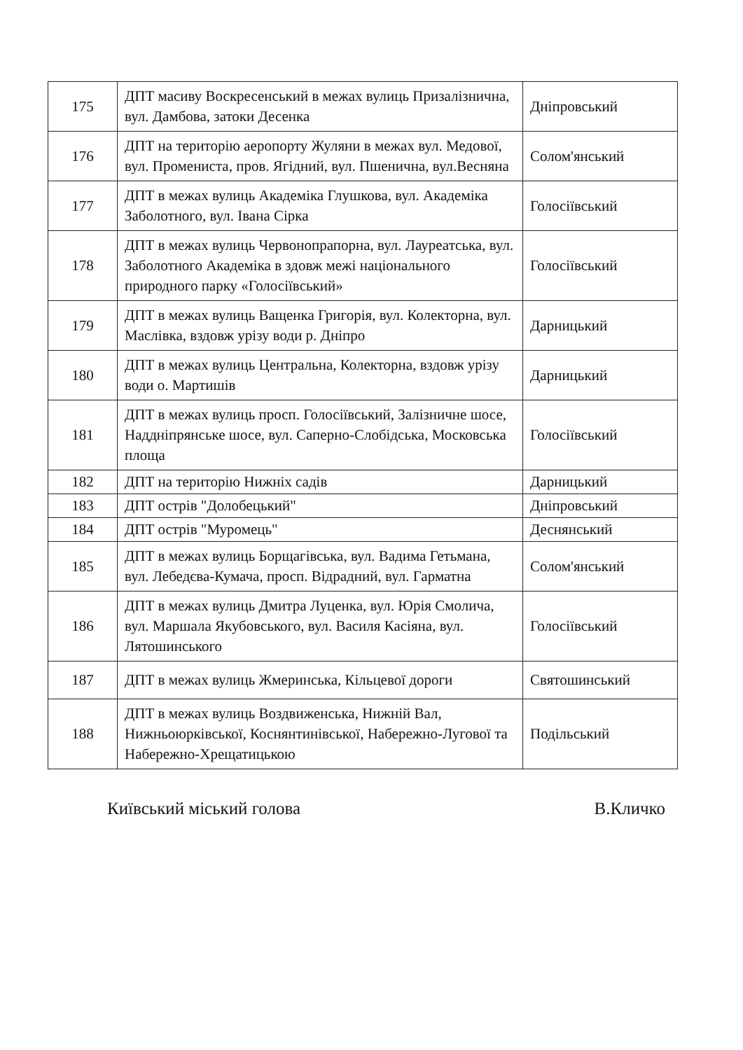| 175 | ДПТ масиву Воскресенський в межах вулиць Призалізнична, вул. Дамбова, затоки Десенка | Дніпровський |
| 176 | ДПТ на територію аеропорту Жуляни в межах вул. Медової, вул. Промениста, пров. Ягідний, вул. Пшенична, вул.Весняна | Солом'янський |
| 177 | ДПТ в межах вулиць Академіка Глушкова, вул. Академіка Заболотного, вул. Івана Сірка | Голосіївський |
| 178 | ДПТ в межах вулиць Червонопрапорна, вул. Лауреатська, вул. Заболотного Академіка в здовж межі національного природного парку «Голосіївський» | Голосіївський |
| 179 | ДПТ в межах вулиць Ващенка Григорія, вул. Колекторна, вул. Маслівка, вздовж урізу води р. Дніпро | Дарницький |
| 180 | ДПТ в межах вулиць Центральна, Колекторна, вздовж урізу води о. Мартишів | Дарницький |
| 181 | ДПТ в межах вулиць просп. Голосіївський, Залізничне шосе, Наддніпрянське шосе, вул. Саперно-Слобідська, Московська площа | Голосіївський |
| 182 | ДПТ на територію Нижніх садів | Дарницький |
| 183 | ДПТ острів "Долобецький" | Дніпровський |
| 184 | ДПТ острів "Муромець" | Деснянський |
| 185 | ДПТ в межах вулиць Борщагівська, вул. Вадима Гетьмана, вул. Лебедєва-Кумача, просп. Відрадний, вул. Гарматна | Солом'янський |
| 186 | ДПТ в межах вулиць Дмитра Луценка, вул. Юрія Смолича, вул. Маршала Якубовського, вул. Василя Касіяна, вул. Лятошинського | Голосіївський |
| 187 | ДПТ в межах вулиць Жмеринська, Кільцевої дороги | Святошинський |
| 188 | ДПТ в межах вулиць Воздвиженська, Нижній Вал, Нижньоюрківської, Коснянтинівської, Набережно-Лугової та Набережно-Хрещатицькою | Подільський |
Київський міський голова В.Кличко